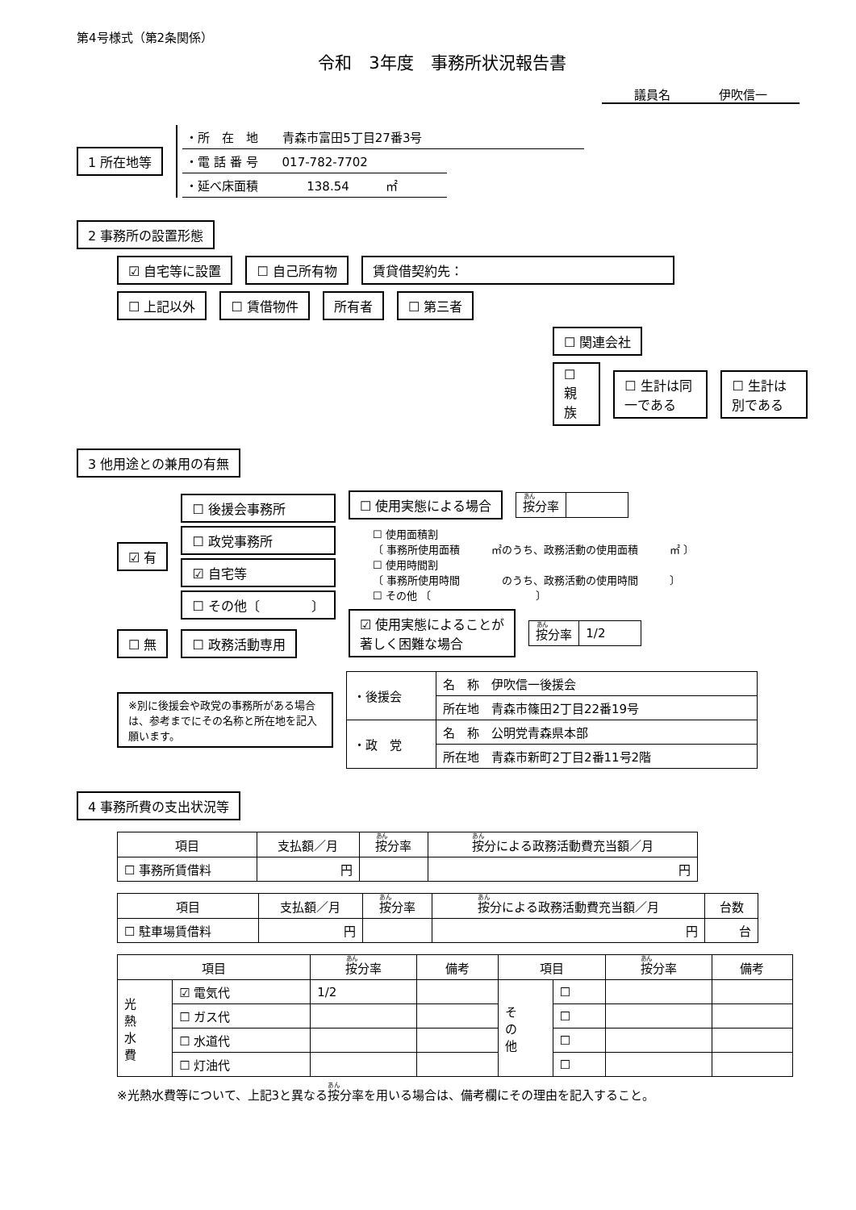第4号様式（第2条関係）
令和　3年度　事務所状況報告書
議員名　　　　伊吹信一
1 所在地等
・所　在　地　　青森市富田5丁目27番3号
・電 話 番 号　　017-782-7702
・延べ床面積　　　　138.54　　　㎡
2 事務所の設置形態
☑ 自宅等に設置 ☐ 自己所有物 賃貸借契約先：
☐ 上記以外 ☐ 賃借物件 所有者 ☐ 第三者
☐ 関連会社
☐ 親族 ☐ 生計は同一である ☐ 生計は別である
3 他用途との兼用の有無
☑ 有
☐ 後援会事務所
☐ 政党事務所
☑ 自宅等
☐ その他〔　　　　〕
☐ 無 ☐ 政務活動専用
☐ 使用実態による場合
| 按 分率 | |
☐ 使用面積割
〔 事務所使用面積　　　㎡のうち、政務活動の使用面積　　　㎡ 〕
☐ 使用時間割
〔 事務所使用時間　　　　のうち、政務活動の使用時間　　　〕
☐ その他 〔　　　　　　　　　　〕
☑ 使用実態によることが
著しく困難な場合
| 按 分率 | 1/2 |
※別に後援会や政党の事務所がある場合は、参考までにその名称と所在地を記入願います。
| ・後援会 | 名 称 伊吹信一後援会 |
| | 所在地 青森市篠田2丁目22番19号 |
| ・政 党 | 名 称 公明党青森県本部 |
| | 所在地 青森市新町2丁目2番11号2階 |
4 事務所費の支出状況等
| 項目 | 支払額／月 | 按 分率 | 按 分による政務活動費充当額／月 |
| --- | --- | --- | --- |
| ☐ 事務所賃借料 | 円 | | 円 |
| 項目 | 支払額／月 | 按 分率 | 按 分による政務活動費充当額／月 | 台数 |
| --- | --- | --- | --- | --- |
| ☐ 駐車場賃借料 | 円 | | 円 | 台 |
| 項目 | | 按 分率 | 備考 | 項目 | | 按 分率 | 備考 |
| --- | --- | --- | --- | --- | --- | --- | --- |
| 光 熱 水 費 | ☑ 電気代 | 1/2 | | そ の 他 | ☐ | | |
| | ☐ ガス代 | | | | ☐ | | |
| | ☐ 水道代 | | | | ☐ | | |
| | ☐ 灯油代 | | | | ☐ | | |
※光熱水費等について、上記3と異なる按分率を用いる場合は、備考欄にその理由を記入すること。